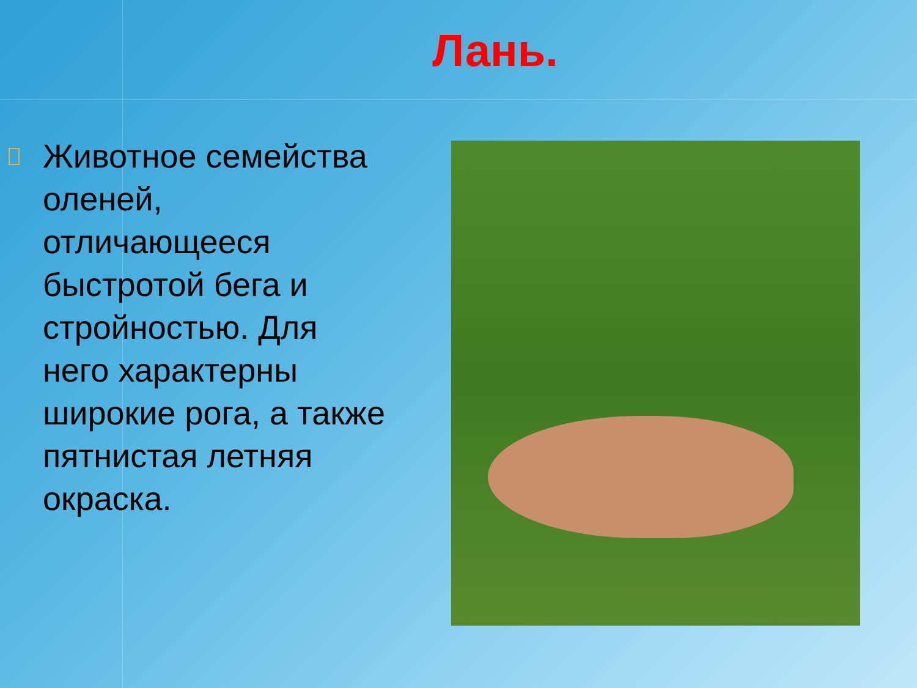Лань.
Животное семейства оленей, отличающееся быстротой бега и стройностью. Для него характерны широкие рога, а также пятнистая летняя окраска.